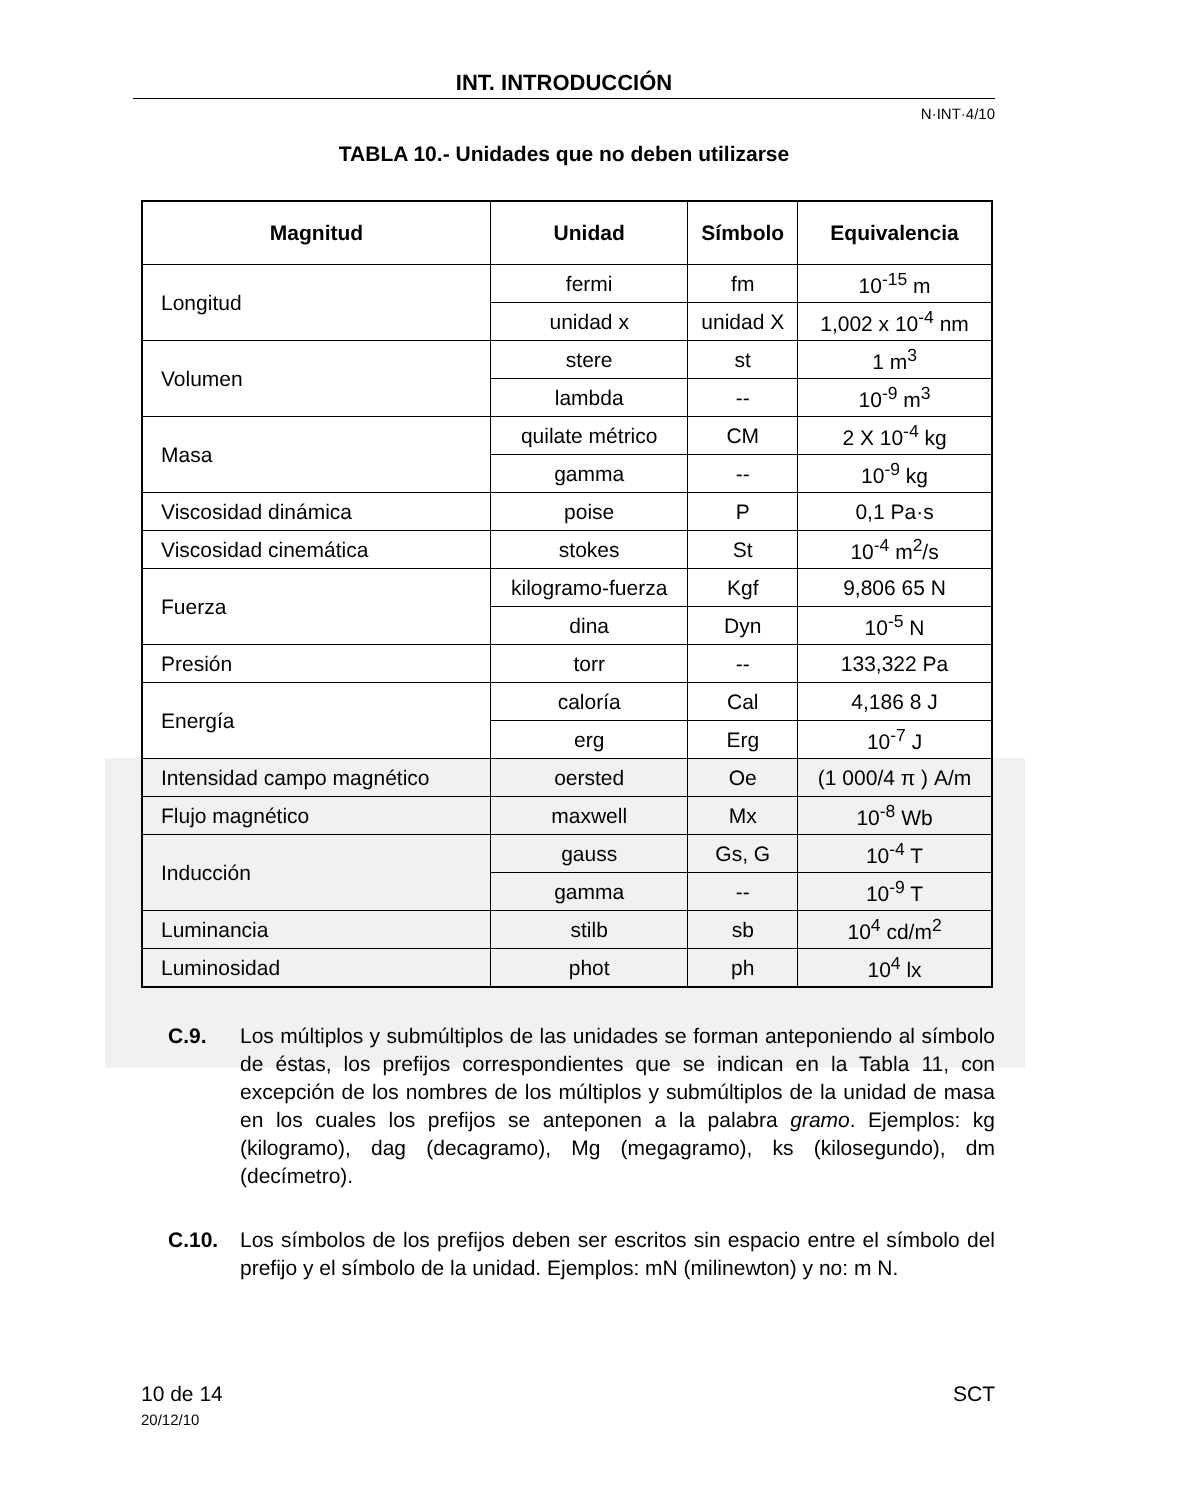INT. INTRODUCCIÓN
N·INT·4/10
TABLA 10.- Unidades que no deben utilizarse
| Magnitud | Unidad | Símbolo | Equivalencia |
| --- | --- | --- | --- |
| Longitud | fermi | fm | 10<sup>-15</sup> m |
| | unidad x | unidad X | 1,002 x 10<sup>-4</sup> nm |
| Volumen | stere | st | 1 m<sup>3</sup> |
| | lambda | -- | 10<sup>-9</sup> m<sup>3</sup> |
| Masa | quilate métrico | CM | 2 X 10<sup>-4</sup> kg |
| | gamma | -- | 10<sup>-9</sup> kg |
| Viscosidad dinámica | poise | P | 0,1 Pa·s |
| Viscosidad cinemática | stokes | St | 10<sup>-4</sup> m<sup>2</sup>/s |
| Fuerza | kilogramo-fuerza | Kgf | 9,806 65 N |
| | dina | Dyn | 10<sup>-5</sup> N |
| Presión | torr | -- | 133,322 Pa |
| Energía | caloría | Cal | 4,186 8 J |
| | erg | Erg | 10<sup>-7</sup> J |
| Intensidad campo magnético | oersted | Oe | (1 000/4 π ) A/m |
| Flujo magnético | maxwell | Mx | 10<sup>-8</sup> Wb |
| Inducción | gauss | Gs, G | 10<sup>-4</sup> T |
| | gamma | -- | 10<sup>-9</sup> T |
| Luminancia | stilb | sb | 10<sup>4</sup> cd/m<sup>2</sup> |
| Luminosidad | phot | ph | 10<sup>4</sup> lx |
C.9. Los múltiplos y submúltiplos de las unidades se forman anteponiendo al símbolo de éstas, los prefijos correspondientes que se indican en la Tabla 11, con excepción de los nombres de los múltiplos y submúltiplos de la unidad de masa en los cuales los prefijos se anteponen a la palabra gramo. Ejemplos: kg (kilogramo), dag (decagramo), Mg (megagramo), ks (kilosegundo), dm (decímetro).
C.10. Los símbolos de los prefijos deben ser escritos sin espacio entre el símbolo del prefijo y el símbolo de la unidad. Ejemplos: mN (milinewton) y no: m N.
10 de 14
20/12/10
SCT